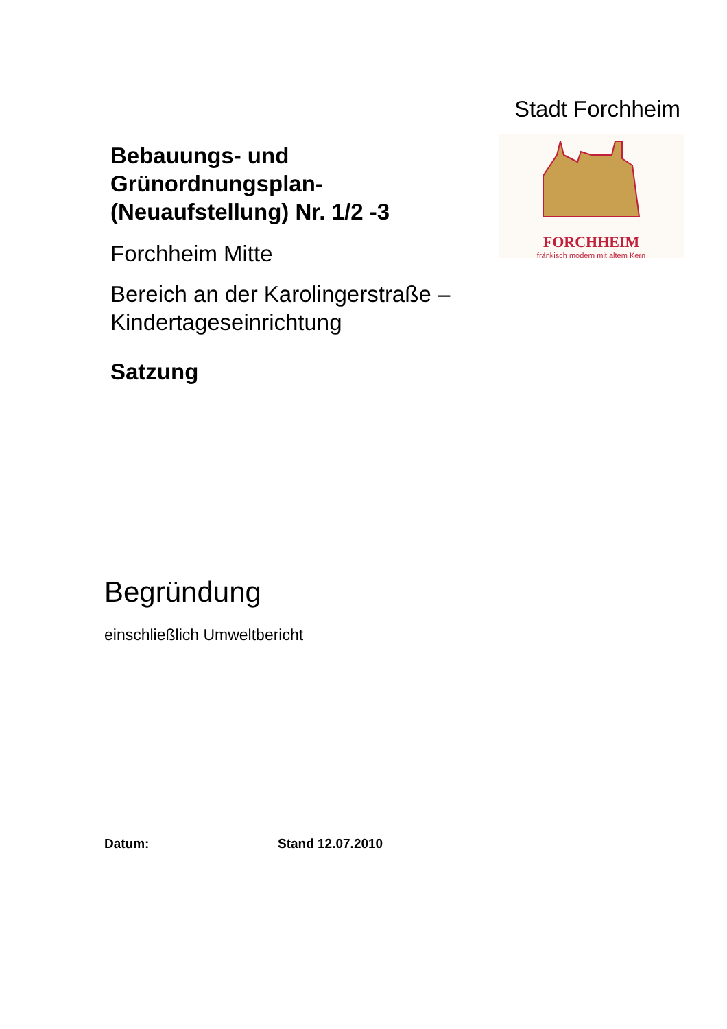Stadt Forchheim
Bebauungs- und Grünordnungsplan- (Neuaufstellung) Nr. 1/2 -3
Forchheim Mitte
Bereich an der Karolingerstraße – Kindertageseinrichtung
Satzung
FORCHHEIM
fränkisch modern mit altem Kern
Begründung
einschließlich Umweltbericht
Datum: Stand 12.07.2010